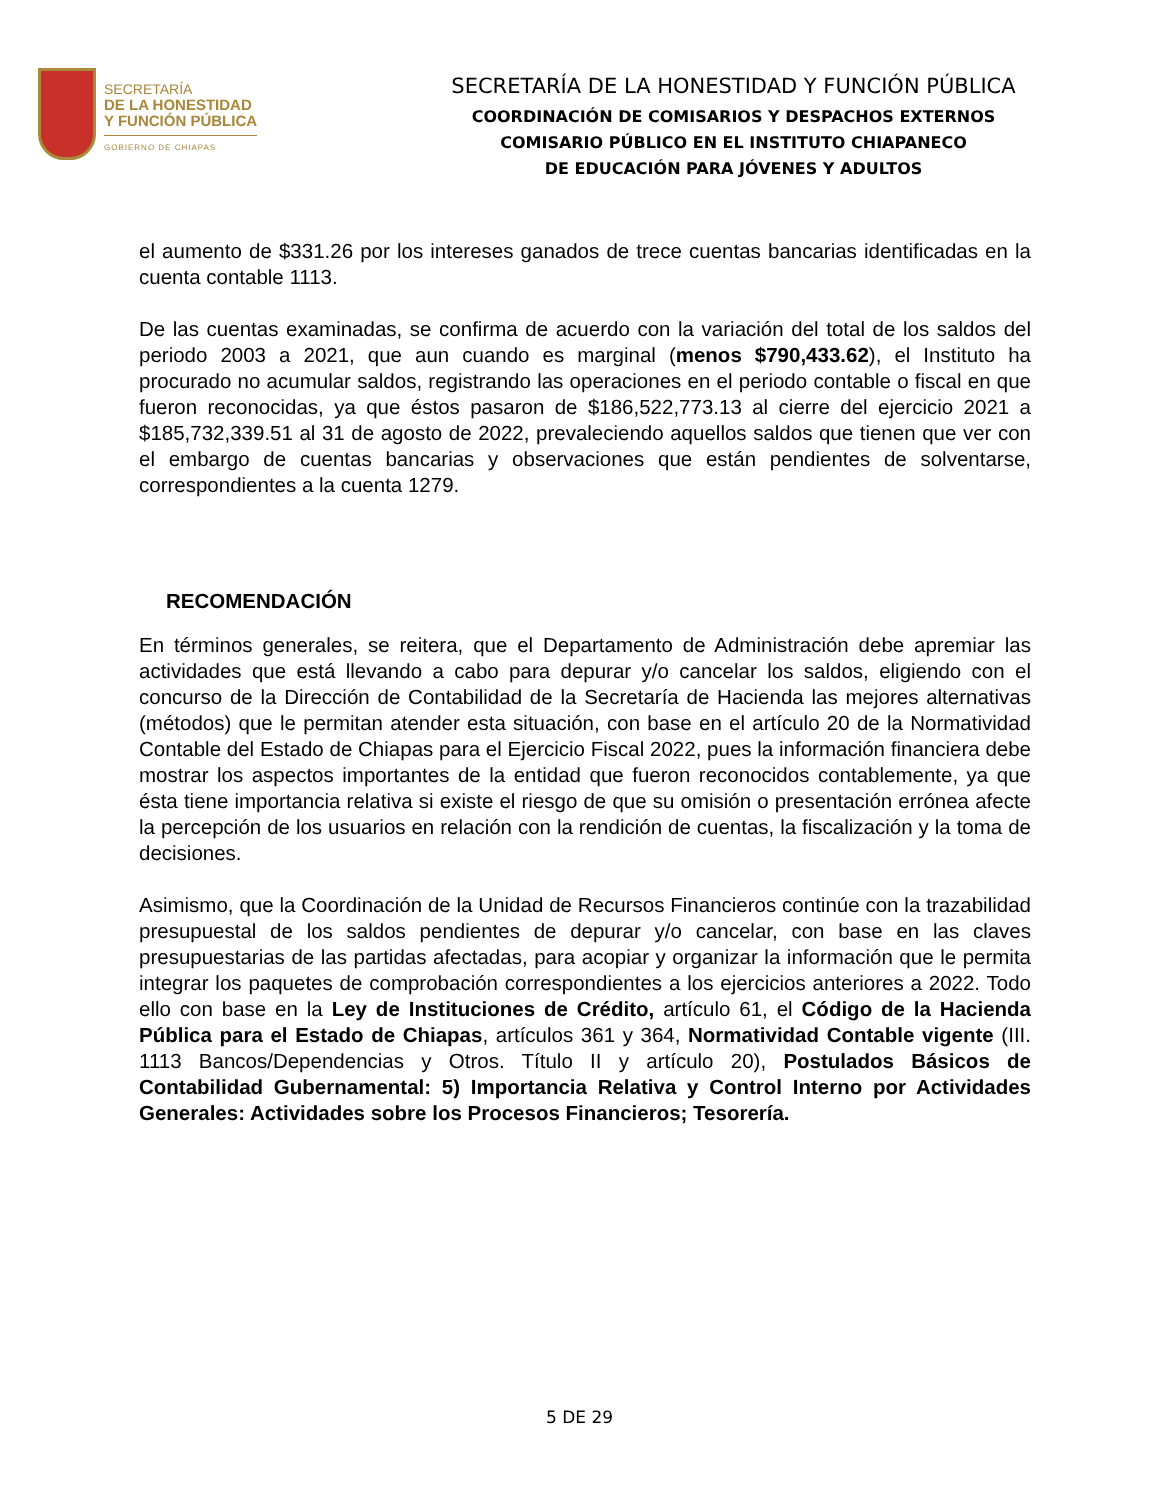SECRETARÍA
DE LA HONESTIDAD
Y FUNCIÓN PÚBLICA
GOBIERNO DE CHIAPAS
SECRETARÍA DE LA HONESTIDAD Y FUNCIÓN PÚBLICA
COORDINACIÓN DE COMISARIOS Y DESPACHOS EXTERNOS
COMISARIO PÚBLICO EN EL INSTITUTO CHIAPANECO
DE EDUCACIÓN PARA JÓVENES Y ADULTOS
el aumento de $331.26 por los intereses ganados de trece cuentas bancarias identificadas en la cuenta contable 1113.
De las cuentas examinadas, se confirma de acuerdo con la variación del total de los saldos del periodo 2003 a 2021, que aun cuando es marginal (menos $790,433.62), el Instituto ha procurado no acumular saldos, registrando las operaciones en el periodo contable o fiscal en que fueron reconocidas, ya que éstos pasaron de $186,522,773.13 al cierre del ejercicio 2021 a $185,732,339.51 al 31 de agosto de 2022, prevaleciendo aquellos saldos que tienen que ver con el embargo de cuentas bancarias y observaciones que están pendientes de solventarse, correspondientes a la cuenta 1279.
RECOMENDACIÓN
En términos generales, se reitera, que el Departamento de Administración debe apremiar las actividades que está llevando a cabo para depurar y/o cancelar los saldos, eligiendo con el concurso de la Dirección de Contabilidad de la Secretaría de Hacienda las mejores alternativas (métodos) que le permitan atender esta situación, con base en el artículo 20 de la Normatividad Contable del Estado de Chiapas para el Ejercicio Fiscal 2022, pues la información financiera debe mostrar los aspectos importantes de la entidad que fueron reconocidos contablemente, ya que ésta tiene importancia relativa si existe el riesgo de que su omisión o presentación errónea afecte la percepción de los usuarios en relación con la rendición de cuentas, la fiscalización y la toma de decisiones.
Asimismo, que la Coordinación de la Unidad de Recursos Financieros continúe con la trazabilidad presupuestal de los saldos pendientes de depurar y/o cancelar, con base en las claves presupuestarias de las partidas afectadas, para acopiar y organizar la información que le permita integrar los paquetes de comprobación correspondientes a los ejercicios anteriores a 2022. Todo ello con base en la Ley de Instituciones de Crédito, artículo 61, el Código de la Hacienda Pública para el Estado de Chiapas, artículos 361 y 364, Normatividad Contable vigente (III. 1113 Bancos/Dependencias y Otros. Título II y artículo 20), Postulados Básicos de Contabilidad Gubernamental: 5) Importancia Relativa y Control Interno por Actividades Generales: Actividades sobre los Procesos Financieros; Tesorería.
5 DE 29